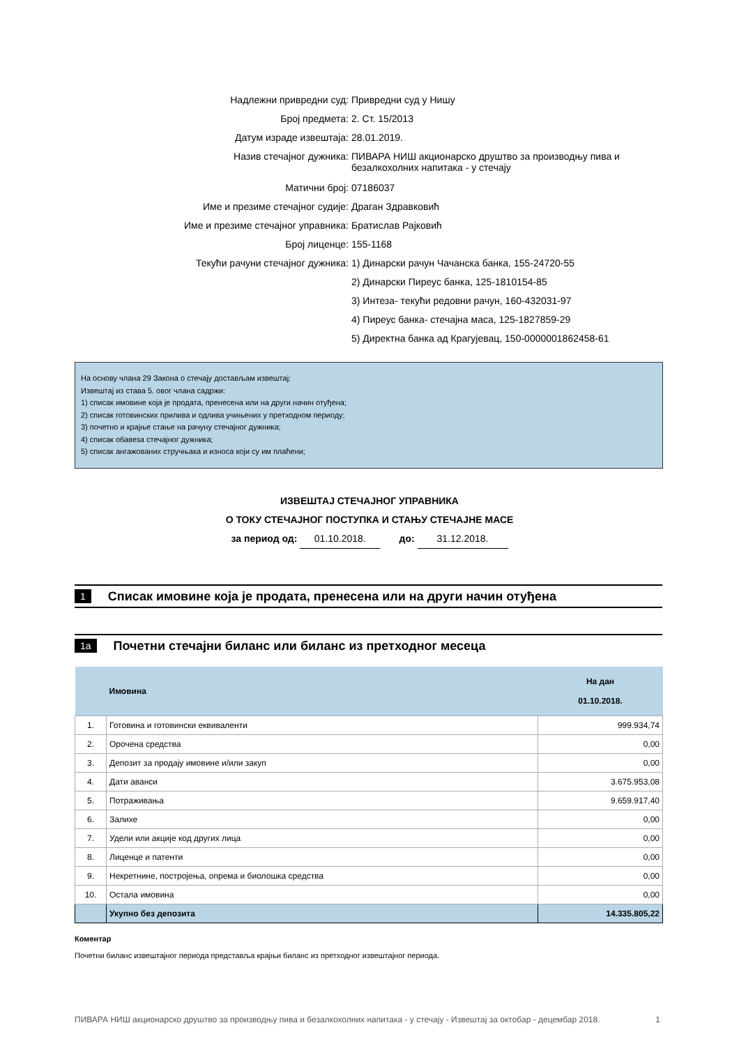Надлежни привредни суд: Привредни суд у Нишу
Број предмета: 2. Ст. 15/2013
Датум израде извештаја: 28.01.2019.
Назив стечајног дужника: ПИВАРА НИШ акционарско друштво за производњу пива и безалкохолних напитака - у стечају
Матични број: 07186037
Име и презиме стечајног судије: Драган Здравковић
Име и презиме стечајног управника: Братислав Рајковић
Број лиценце: 155-1168
Текући рачуни стечајног дужника: 1) Динарски рачун Чачанска банка, 155-24720-55
2) Динарски Пиреус банка, 125-1810154-85
3) Интеза- текући редовни рачун, 160-432031-97
4) Пиреус банка- стечајна маса, 125-1827859-29
5) Директна банка ад Крагујевац, 150-0000001862458-61
На основу члана 29 Закона о стечају достављам извештај:
Извештај из става 5. овог члана садржи:
1) списак имовине која је продата, пренесена или на други начин отуђена;
2) списак готовинских прилива и одлива учињених у претходном периоду;
3) почетно и крајње стање на рачуну стечајног дужника;
4) списак обавеза стечајног дужника;
5) списак ангажованих стручњака и износа који су им плаћени;
ИЗВЕШТАЈ СТЕЧАЈНОГ УПРАВНИКА
О ТОКУ СТЕЧАЈНОГ ПОСТУПКА И СТАЊУ СТЕЧАЈНЕ МАСЕ
за период од: 01.10.2018. до: 31.12.2018.
1 Списак имовине која је продата, пренесена или на други начин отуђена
1a Почетни стечајни биланс или биланс из претходног месеца
| | Имовина | На дан 01.10.2018. |
| --- | --- | --- |
| 1. | Готовина и готовински еквиваленти | 999.934,74 |
| 2. | Орочена средства | 0,00 |
| 3. | Депозит за продају имовине и/или закуп | 0,00 |
| 4. | Дати аванси | 3.675.953,08 |
| 5. | Потраживања | 9.659.917,40 |
| 6. | Залихе | 0,00 |
| 7. | Удели или акције код других лица | 0,00 |
| 8. | Лиценце и патенти | 0,00 |
| 9. | Некретнине, постројења, опрема и биолошка средства | 0,00 |
| 10. | Остала имовина | 0,00 |
| | Укупно без депозита | 14.335.805,22 |
Коментар
Почетни биланс извештајног периода представља крајњи биланс из претходног извештајног периода.
ПИВАРА НИШ акционарско друштво за производњу пива и безалкохолних напитака - у стечају - Извештај за октобар - децембар 2018. 1